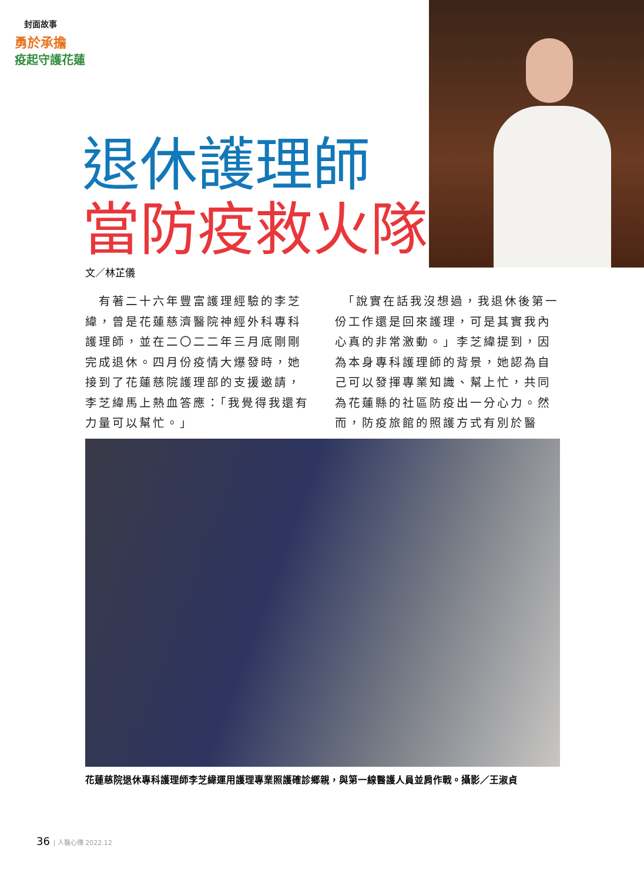封面故事
勇於承擔
疫起守護花蓮
退休護理師
當防疫救火隊
文／林芷儀
　有著二十六年豐富護理經驗的李芝緯，曾是花蓮慈濟醫院神經外科專科護理師，並在二〇二二年三月底剛剛完成退休。四月份疫情大爆發時，她接到了花蓮慈院護理部的支援邀請，李芝緯馬上熱血答應：「我覺得我還有力量可以幫忙。」
　「說實在話我沒想過，我退休後第一份工作還是回來護理，可是其實我內心真的非常激動。」李芝緯提到，因為本身專科護理師的背景，她認為自己可以發揮專業知識、幫上忙，共同為花蓮縣的社區防疫出一分心力。然而，防疫旅館的照護方式有別於醫
花蓮慈院退休專科護理師李芝緯運用護理專業照護確診鄉親，與第一線醫護人員並肩作戰。攝影／王淑貞
36 | 人醫心傳 2022.12